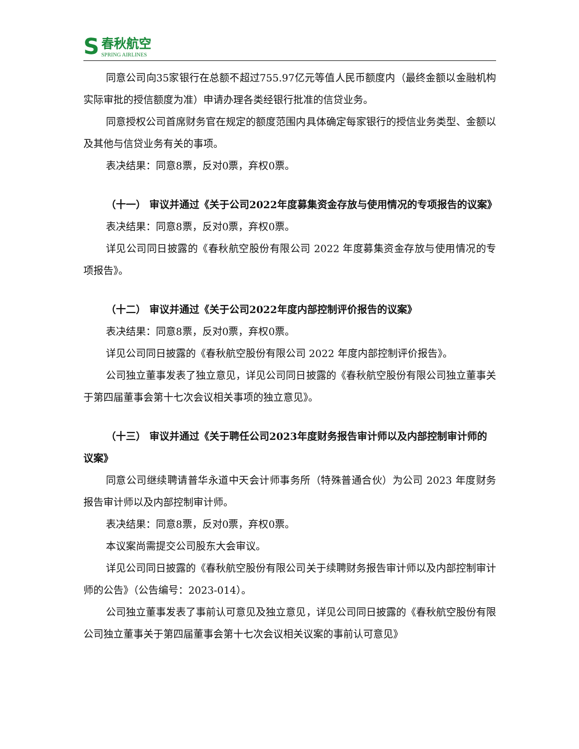S
春秋航空
SPRING AIRLINES
同意公司向35家银行在总额不超过755.97亿元等值人民币额度内（最终金额以金融机构实际审批的授信额度为准）申请办理各类经银行批准的信贷业务。
同意授权公司首席财务官在规定的额度范围内具体确定每家银行的授信业务类型、金额以及其他与信贷业务有关的事项。
表决结果：同意8票，反对0票，弃权0票。
（十一） 审议并通过《关于公司2022年度募集资金存放与使用情况的专项报告的议案》
表决结果：同意8票，反对0票，弃权0票。
详见公司同日披露的《春秋航空股份有限公司 2022 年度募集资金存放与使用情况的专项报告》。
（十二） 审议并通过《关于公司2022年度内部控制评价报告的议案》
表决结果：同意8票，反对0票，弃权0票。
详见公司同日披露的《春秋航空股份有限公司 2022 年度内部控制评价报告》。
公司独立董事发表了独立意见，详见公司同日披露的《春秋航空股份有限公司独立董事关于第四届董事会第十七次会议相关事项的独立意见》。
（十三） 审议并通过《关于聘任公司2023年度财务报告审计师以及内部控制审计师的议案》
同意公司继续聘请普华永道中天会计师事务所（特殊普通合伙）为公司 2023 年度财务报告审计师以及内部控制审计师。
表决结果：同意8票，反对0票，弃权0票。
本议案尚需提交公司股东大会审议。
详见公司同日披露的《春秋航空股份有限公司关于续聘财务报告审计师以及内部控制审计师的公告》（公告编号：2023-014）。
公司独立董事发表了事前认可意见及独立意见，详见公司同日披露的《春秋航空股份有限公司独立董事关于第四届董事会第十七次会议相关议案的事前认可意见》